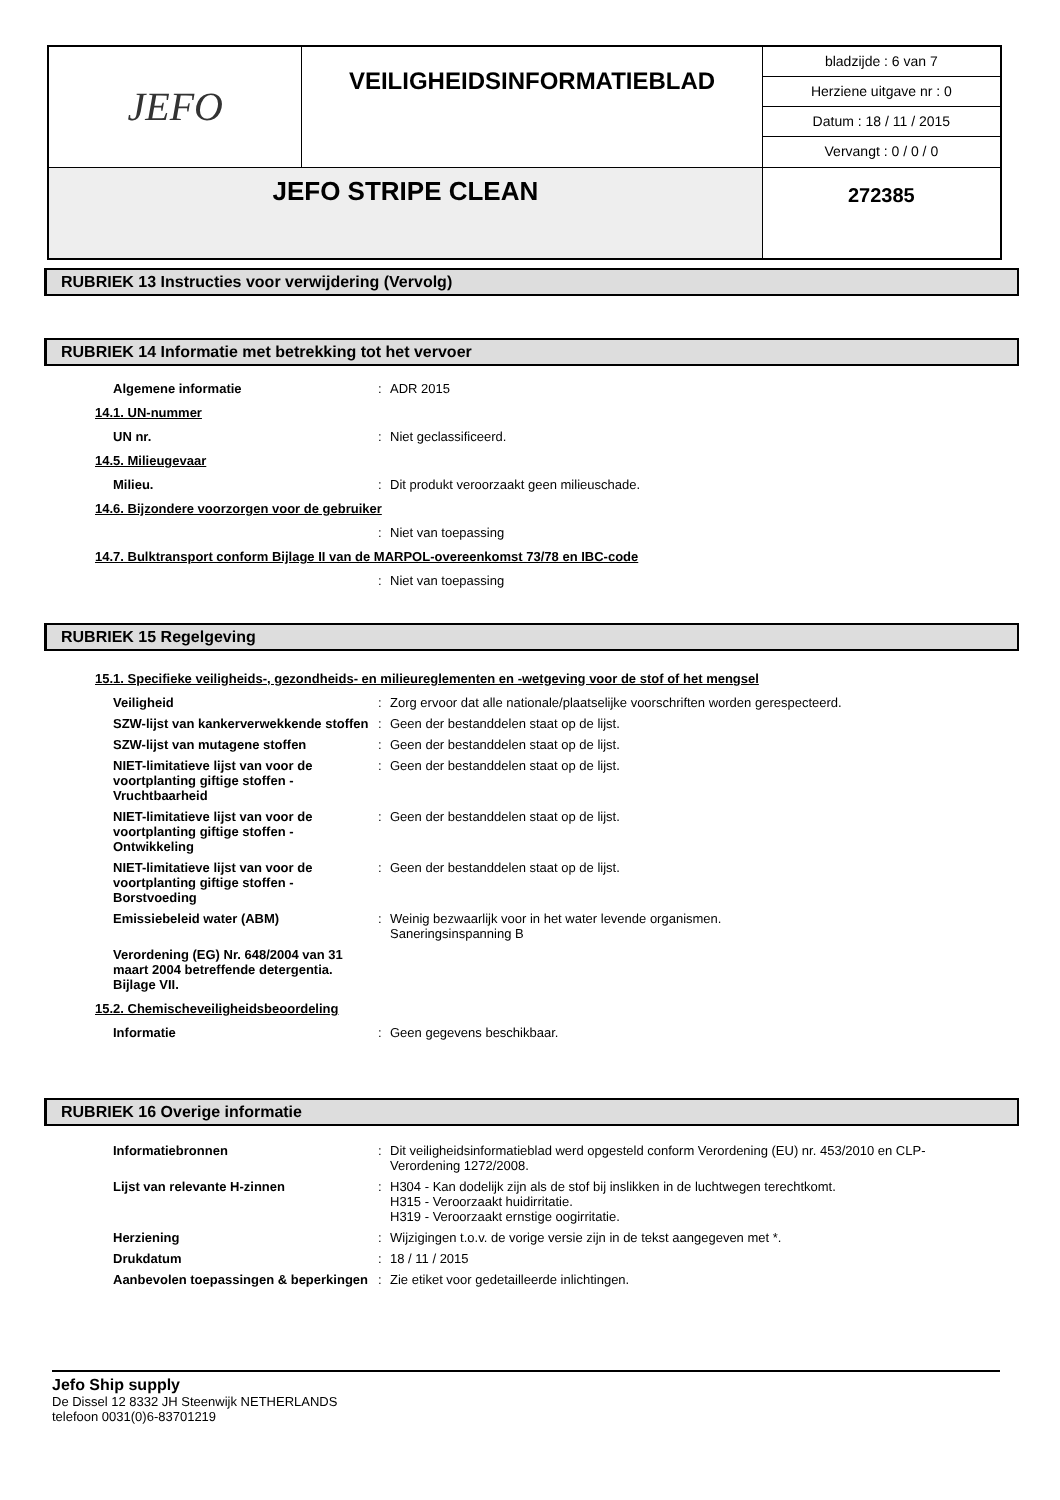| JEFO | VEILIGHEIDSINFORMATIEBLAD | bladzijde : 6 van 7 Herziene uitgave nr : 0 Datum : 18 / 11 / 2015 Vervangt : 0 / 0 / 0 |
| JEFO STRIPE CLEAN | | 272385 |
RUBRIEK 13 Instructies voor verwijdering (Vervolg)
RUBRIEK 14 Informatie met betrekking tot het vervoer
| Algemene informatie | : | ADR 2015 |
14.1. UN-nummer
| UN nr. | : | Niet geclassificeerd. |
14.5. Milieugevaar
| Milieu. | : | Dit produkt veroorzaakt geen milieuschade. |
14.6. Bijzondere voorzorgen voor de gebruiker
| | : | Niet van toepassing |
14.7. Bulktransport conform Bijlage II van de MARPOL-overeenkomst 73/78 en IBC-code
| | : | Niet van toepassing |
RUBRIEK 15 Regelgeving
15.1. Specifieke veiligheids-, gezondheids- en milieureglementen en -wetgeving voor de stof of het mengsel
| Veiligheid | : | Zorg ervoor dat alle nationale/plaatselijke voorschriften worden gerespecteerd. |
| SZW-lijst van kankerverwekkende stoffen | : | Geen der bestanddelen staat op de lijst. |
| SZW-lijst van mutagene stoffen | : | Geen der bestanddelen staat op de lijst. |
| NIET-limitatieve lijst van voor de voortplanting giftige stoffen - Vruchtbaarheid | : | Geen der bestanddelen staat op de lijst. |
| NIET-limitatieve lijst van voor de voortplanting giftige stoffen - Ontwikkeling | : | Geen der bestanddelen staat op de lijst. |
| NIET-limitatieve lijst van voor de voortplanting giftige stoffen - Borstvoeding | : | Geen der bestanddelen staat op de lijst. |
| Emissiebeleid water (ABM) | : | Weinig bezwaarlijk voor in het water levende organismen. Saneringsinspanning B |
| Verordening (EG) Nr. 648/2004 van 31 maart 2004 betreffende detergentia. Bijlage VII. | | |
15.2. Chemischeveiligheidsbeoordeling
| Informatie | : | Geen gegevens beschikbaar. |
RUBRIEK 16 Overige informatie
| Informatiebronnen | : | Dit veiligheidsinformatieblad werd opgesteld conform Verordening (EU) nr. 453/2010 en CLP-Verordening 1272/2008. |
| Lijst van relevante H-zinnen | : | H304 - Kan dodelijk zijn als de stof bij inslikken in de luchtwegen terechtkomt. H315 - Veroorzaakt huidirritatie. H319 - Veroorzaakt ernstige oogirritatie. |
| Herziening | : | Wijzigingen t.o.v. de vorige versie zijn in de tekst aangegeven met *. |
| Drukdatum | : | 18 / 11 / 2015 |
| Aanbevolen toepassingen & beperkingen | : | Zie etiket voor gedetailleerde inlichtingen. |
Jefo Ship supply
De Dissel 12 8332 JH Steenwijk NETHERLANDS
telefoon 0031(0)6-83701219